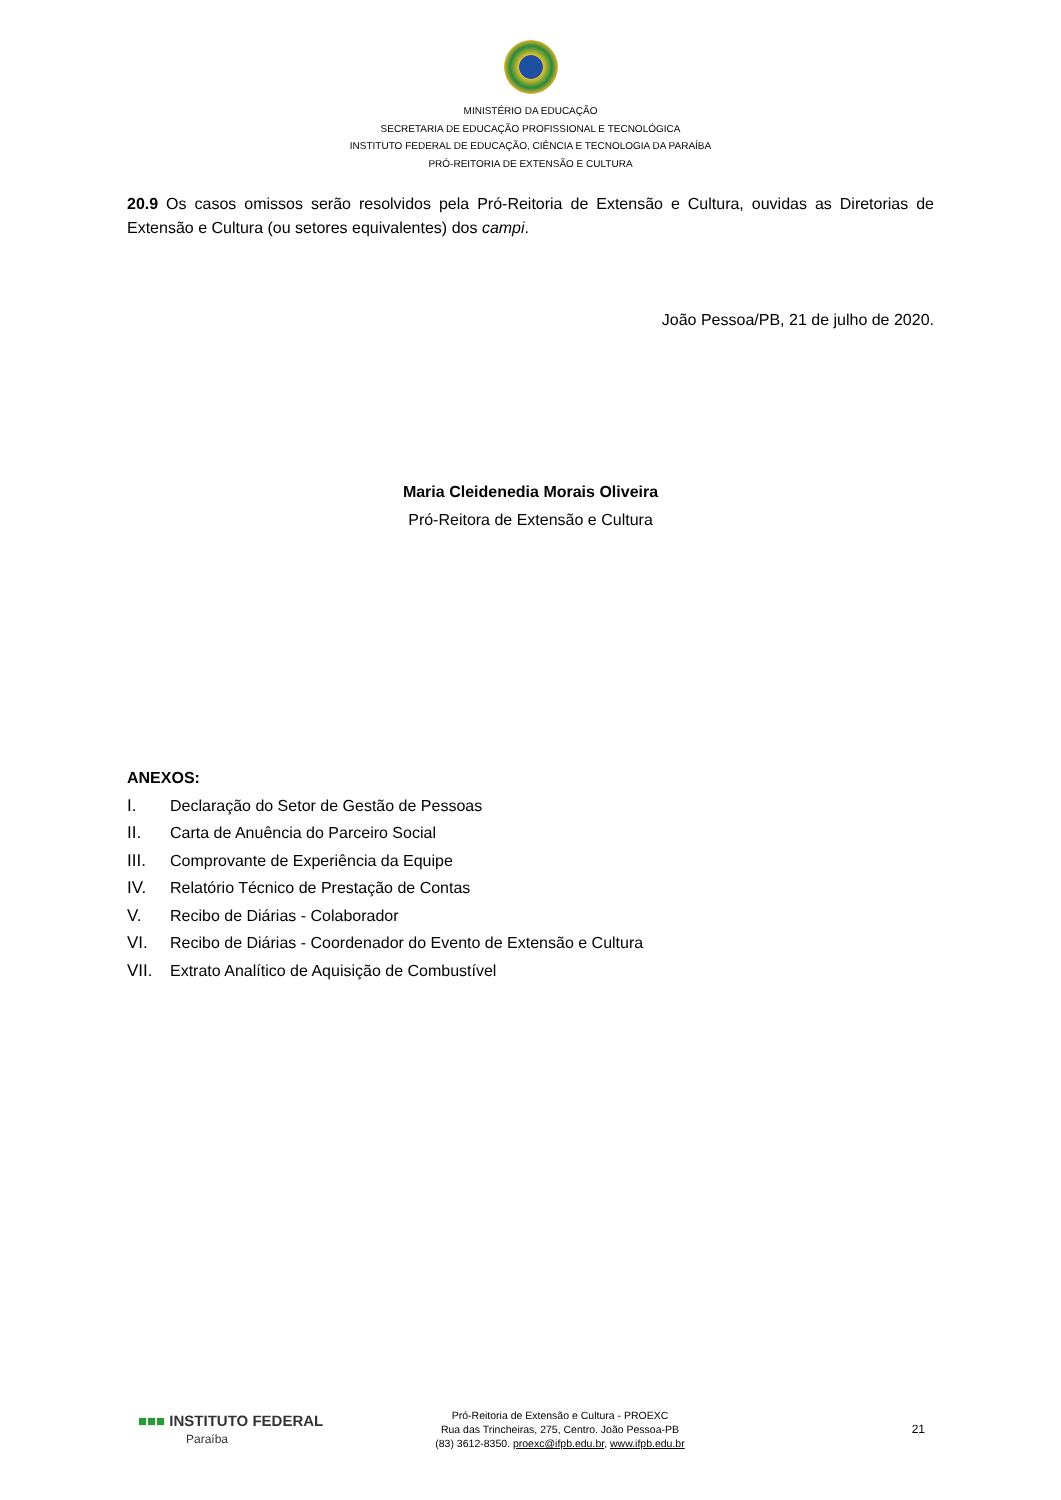MINISTÉRIO DA EDUCAÇÃO
SECRETARIA DE EDUCAÇÃO PROFISSIONAL E TECNOLÓGICA
INSTITUTO FEDERAL DE EDUCAÇÃO, CIÊNCIA E TECNOLOGIA DA PARAÍBA
PRÓ-REITORIA DE EXTENSÃO E CULTURA
20.9 Os casos omissos serão resolvidos pela Pró-Reitoria de Extensão e Cultura, ouvidas as Diretorias de Extensão e Cultura (ou setores equivalentes) dos campi.
João Pessoa/PB, 21 de julho de 2020.
Maria Cleidenedia Morais Oliveira
Pró-Reitora de Extensão e Cultura
ANEXOS:
I. Declaração do Setor de Gestão de Pessoas
II. Carta de Anuência do Parceiro Social
III. Comprovante de Experiência da Equipe
IV. Relatório Técnico de Prestação de Contas
V. Recibo de Diárias - Colaborador
VI. Recibo de Diárias - Coordenador do Evento de Extensão e Cultura
VII. Extrato Analítico de Aquisição de Combustível
■■■ INSTITUTO FEDERAL
Paraíba
Pró-Reitoria de Extensão e Cultura - PROEXC
Rua das Trincheiras, 275, Centro. João Pessoa-PB
(83) 3612-8350. proexc@ifpb.edu.br, www.ifpb.edu.br
21